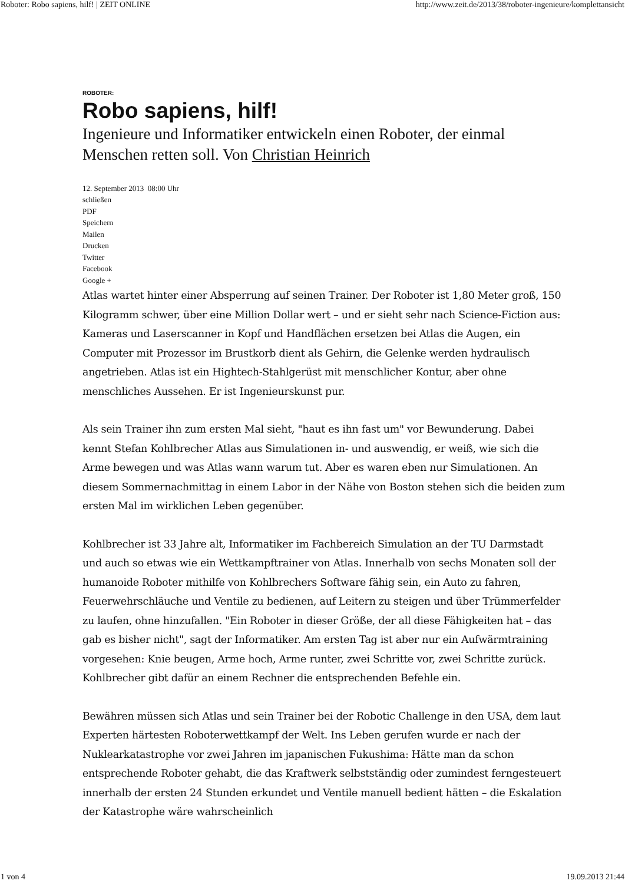Roboter: Robo sapiens, hilf! | ZEIT ONLINE http://www.zeit.de/2013/38/roboter-ingenieure/komplettansicht
ROBOTER:
Robo sapiens, hilf!
Ingenieure und Informatiker entwickeln einen Roboter, der einmal Menschen retten soll. Von Christian Heinrich
12. September 2013 08:00 Uhr
schließen
PDF
Speichern
Mailen
Drucken
Twitter
Facebook
Google +
Atlas wartet hinter einer Absperrung auf seinen Trainer. Der Roboter ist 1,80 Meter groß, 150 Kilogramm schwer, über eine Million Dollar wert – und er sieht sehr nach Science-Fiction aus: Kameras und Laserscanner in Kopf und Handflächen ersetzen bei Atlas die Augen, ein Computer mit Prozessor im Brustkorb dient als Gehirn, die Gelenke werden hydraulisch angetrieben. Atlas ist ein Hightech-Stahlgerüst mit menschlicher Kontur, aber ohne menschliches Aussehen. Er ist Ingenieurskunst pur.
Als sein Trainer ihn zum ersten Mal sieht, "haut es ihn fast um" vor Bewunderung. Dabei kennt Stefan Kohlbrecher Atlas aus Simulationen in- und auswendig, er weiß, wie sich die Arme bewegen und was Atlas wann warum tut. Aber es waren eben nur Simulationen. An diesem Sommernachmittag in einem Labor in der Nähe von Boston stehen sich die beiden zum ersten Mal im wirklichen Leben gegenüber.
Kohlbrecher ist 33 Jahre alt, Informatiker im Fachbereich Simulation an der TU Darmstadt und auch so etwas wie ein Wettkampftrainer von Atlas. Innerhalb von sechs Monaten soll der humanoide Roboter mithilfe von Kohlbrechers Software fähig sein, ein Auto zu fahren, Feuerwehrschläuche und Ventile zu bedienen, auf Leitern zu steigen und über Trümmerfelder zu laufen, ohne hinzufallen. "Ein Roboter in dieser Größe, der all diese Fähigkeiten hat – das gab es bisher nicht", sagt der Informatiker. Am ersten Tag ist aber nur ein Aufwärmtraining vorgesehen: Knie beugen, Arme hoch, Arme runter, zwei Schritte vor, zwei Schritte zurück. Kohlbrecher gibt dafür an einem Rechner die entsprechenden Befehle ein.
Bewähren müssen sich Atlas und sein Trainer bei der Robotic Challenge in den USA, dem laut Experten härtesten Roboterwettkampf der Welt. Ins Leben gerufen wurde er nach der Nuklearkatastrophe vor zwei Jahren im japanischen Fukushima: Hätte man da schon entsprechende Roboter gehabt, die das Kraftwerk selbstständig oder zumindest ferngesteuert innerhalb der ersten 24 Stunden erkundet und Ventile manuell bedient hätten – die Eskalation der Katastrophe wäre wahrscheinlich
1 von 4 19.09.2013 21:44